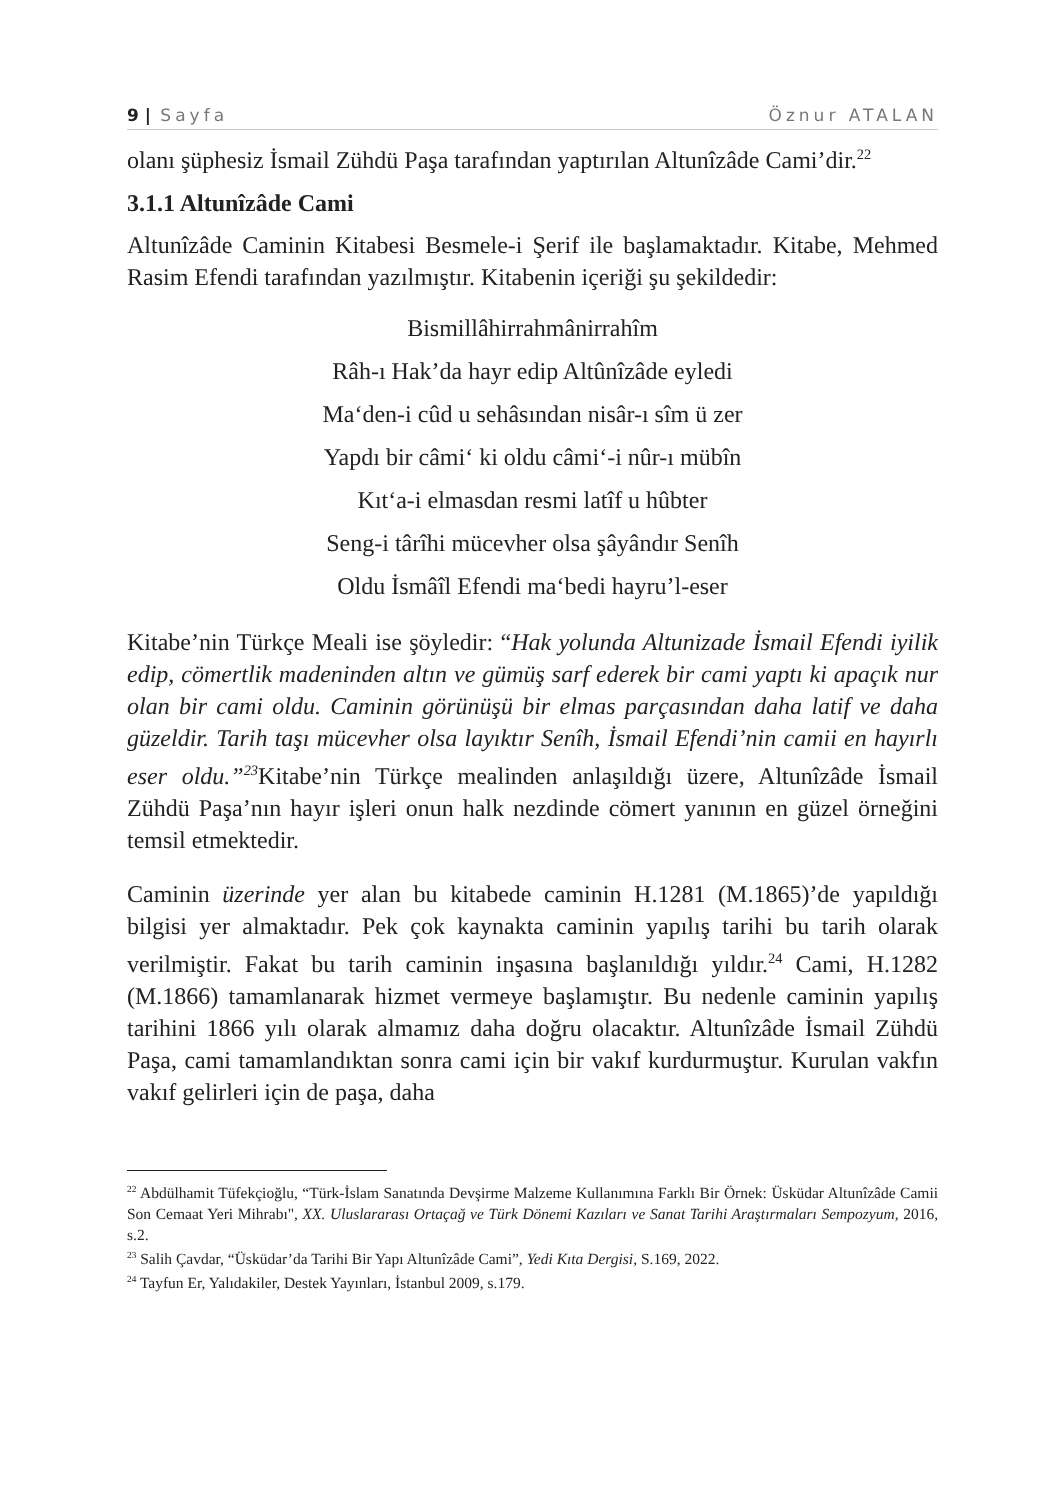9 | Sayfa Öznur ATALAN
olanı şüphesiz İsmail Zühdü Paşa tarafından yaptırılan Altunîzâde Cami’dir.<sup>22</sup>
3.1.1 Altunîzâde Cami
Altunîzâde Caminin Kitabesi Besmele-i Şerif ile başlamaktadır. Kitabe, Mehmed Rasim Efendi tarafından yazılmıştır. Kitabenin içeriği şu şekildedir:
Bismillâhirrahmânirrahîm
Râh-ı Hak’da hayr edip Altûnîzâde eyledi
Ma‘den-i cûd u sehâsından nisâr-ı sîm ü zer
Yapdı bir câmi‘ ki oldu câmi‘-i nûr-ı mübîn
Kıt‘a-i elmasdan resmi latîf u hûbter
Seng-i târîhi mücevher olsa şâyândır Senîh
Oldu İsmâîl Efendi ma‘bedi hayru’l-eser
Kitabe’nin Türkçe Meali ise şöyledir: “Hak yolunda Altunizade İsmail Efendi iyilik edip, cömertlik madeninden altın ve gümüş sarf ederek bir cami yaptı ki apaçık nur olan bir cami oldu. Caminin görünüşü bir elmas parçasından daha latif ve daha güzeldir. Tarih taşı mücevher olsa layıktır Senîh, İsmail Efendi’nin camii en hayırlı eser oldu.”<sup>23</sup> Kitabe’nin Türkçe mealinden anlaşıldığı üzere, Altunîzâde İsmail Zühdü Paşa’nın hayır işleri onun halk nezdinde cömert yanının en güzel örneğini temsil etmektedir.
Caminin üzerinde yer alan bu kitabede caminin H.1281 (M.1865)’de yapıldığı bilgisi yer almaktadır. Pek çok kaynakta caminin yapılış tarihi bu tarih olarak verilmiştir. Fakat bu tarih caminin inşasına başlanıldığı yıldır.<sup>24</sup> Cami, H.1282 (M.1866) tamamlanarak hizmet vermeye başlamıştır. Bu nedenle caminin yapılış tarihini 1866 yılı olarak almamız daha doğru olacaktır. Altunîzâde İsmail Zühdü Paşa, cami tamamlandıktan sonra cami için bir vakıf kurdurmuştur. Kurulan vakfın vakıf gelirleri için de paşa, daha
<sup>22</sup> Abdülhamit Tüfekçioğlu, “Türk-İslam Sanatında Devşirme Malzeme Kullanımına Farklı Bir Örnek: Üsküdar Altunîzâde Camii Son Cemaat Yeri Mihrabı", XX. Uluslararası Ortaçağ ve Türk Dönemi Kazıları ve Sanat Tarihi Araştırmaları Sempozyum, 2016, s.2.
<sup>23</sup> Salih Çavdar, “Üsküdar’da Tarihi Bir Yapı Altunîzâde Cami”, Yedi Kıta Dergisi, S.169, 2022.
<sup>24</sup> Tayfun Er, Yalıdakiler, Destek Yayınları, İstanbul 2009, s.179.